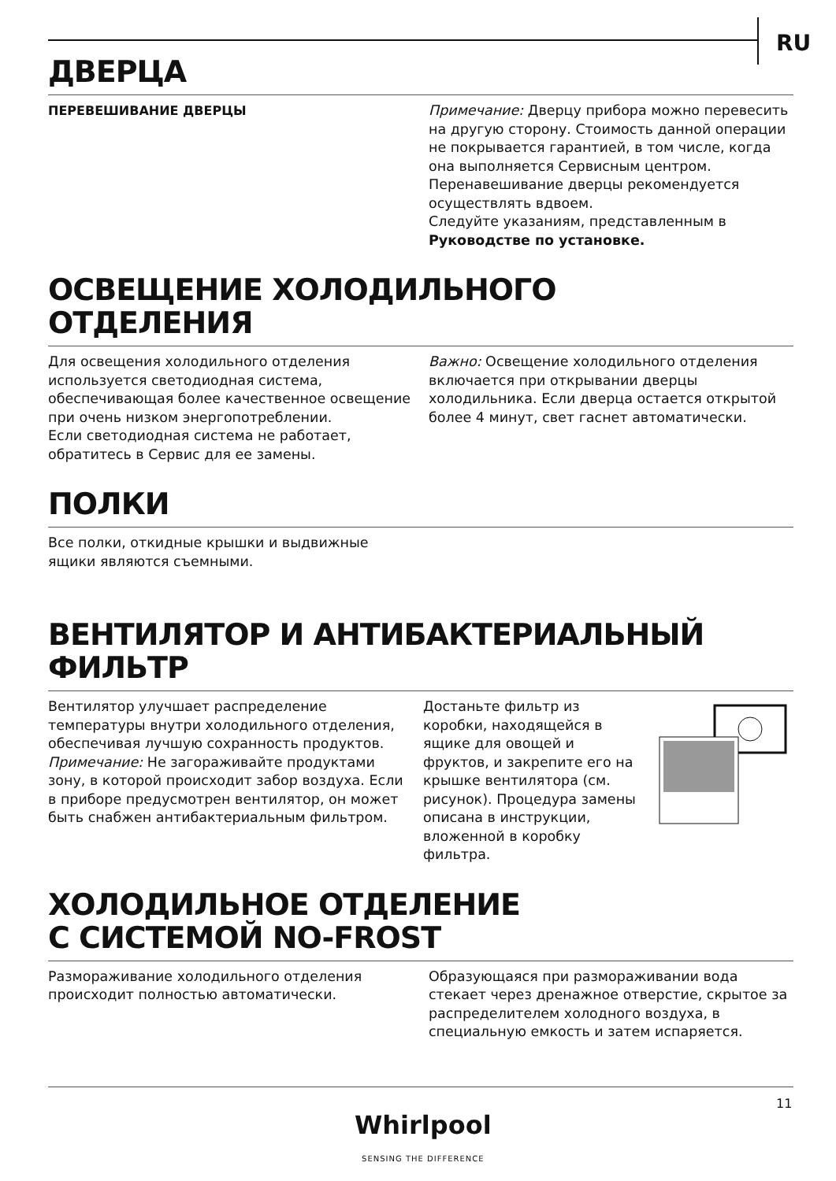RU
ДВЕРЦА
ПЕРЕВЕШИВАНИЕ ДВЕРЦЫ Примечание: Дверцу прибора можно перевесить на другую сторону. Стоимость данной операции не покрывается гарантией, в том числе, когда она выполняется Сервисным центром.
Перенавешивание дверцы рекомендуется осуществлять вдвоем.
Следуйте указаниям, представленным в Руководстве по установке.
ОСВЕЩЕНИЕ ХОЛОДИЛЬНОГО
ОТДЕЛЕНИЯ
Для освещения холодильного отделения используется светодиодная система, обеспечивающая более качественное освещение при очень низком энергопотреблении.
Если светодиодная система не работает, обратитесь в Сервис для ее замены.
Важно: Освещение холодильного отделения включается при открывании дверцы холодильника. Если дверца остается открытой более 4 минут, свет гаснет автоматически.
ПОЛКИ
Все полки, откидные крышки и выдвижные
ящики являются съемными.
ВЕНТИЛЯТОР И АНТИБАКТЕРИАЛЬНЫЙ ФИЛЬТР
Вентилятор улучшает распределение температуры внутри холодильного отделения, обеспечивая лучшую сохранность продуктов.
Примечание: Не загораживайте продуктами зону, в которой происходит забор воздуха. Если в приборе предусмотрен вентилятор, он может быть снабжен антибактериальным фильтром.
Достаньте фильтр из коробки, находящейся в ящике для овощей и фруктов, и закрепите его на крышке вентилятора (см. рисунок). Процедура замены описана в инструкции, вложенной в коробку фильтра.
ХОЛОДИЛЬНОЕ ОТДЕЛЕНИЕ
С СИСТЕМОЙ NO-FROST
Размораживание холодильного отделения происходит полностью автоматически.
Образующаяся при размораживании вода стекает через дренажное отверстие, скрытое за распределителем холодного воздуха, в специальную емкость и затем испаряется.
11
Whirlpool
SENSING THE DIFFERENCE